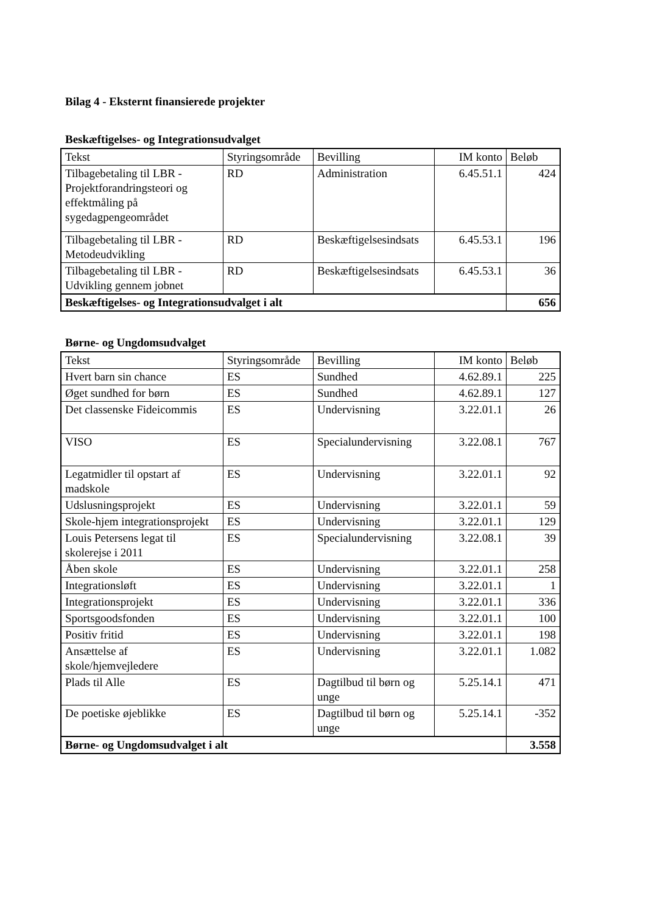Bilag 4 - Eksternt finansierede projekter
Beskæftigelses- og Integrationsudvalget
| Tekst | Styringsområde | Bevilling | IM konto | Beløb |
| Tilbagebetaling til LBR - Projektforandringsteori og effektmåling på sygedagpengeområdet | RD | Administration | 6.45.51.1 | 424 |
| Tilbagebetaling til LBR - Metodeudvikling | RD | Beskæftigelsesindsats | 6.45.53.1 | 196 |
| Tilbagebetaling til LBR - Udvikling gennem jobnet | RD | Beskæftigelsesindsats | 6.45.53.1 | 36 |
| Beskæftigelses- og Integrationsudvalget i alt | | | | 656 |
Børne- og Ungdomsudvalget
| Tekst | Styringsområde | Bevilling | IM konto | Beløb |
| Hvert barn sin chance | ES | Sundhed | 4.62.89.1 | 225 |
| Øget sundhed for børn | ES | Sundhed | 4.62.89.1 | 127 |
| Det classenske Fideicommis | ES | Undervisning | 3.22.01.1 | 26 |
| VISO | ES | Specialundervisning | 3.22.08.1 | 767 |
| Legatmidler til opstart af madskole | ES | Undervisning | 3.22.01.1 | 92 |
| Udslusningsprojekt | ES | Undervisning | 3.22.01.1 | 59 |
| Skole-hjem integrationsprojekt | ES | Undervisning | 3.22.01.1 | 129 |
| Louis Petersens legat til skolerejse i 2011 | ES | Specialundervisning | 3.22.08.1 | 39 |
| Åben skole | ES | Undervisning | 3.22.01.1 | 258 |
| Integrationsløft | ES | Undervisning | 3.22.01.1 | 1 |
| Integrationsprojekt | ES | Undervisning | 3.22.01.1 | 336 |
| Sportsgoodsfonden | ES | Undervisning | 3.22.01.1 | 100 |
| Positiv fritid | ES | Undervisning | 3.22.01.1 | 198 |
| Ansættelse af skole/hjemvejledere | ES | Undervisning | 3.22.01.1 | 1.082 |
| Plads til Alle | ES | Dagtilbud til børn og unge | 5.25.14.1 | 471 |
| De poetiske øjeblikke | ES | Dagtilbud til børn og unge | 5.25.14.1 | -352 |
| Børne- og Ungdomsudvalget i alt | | | | 3.558 |